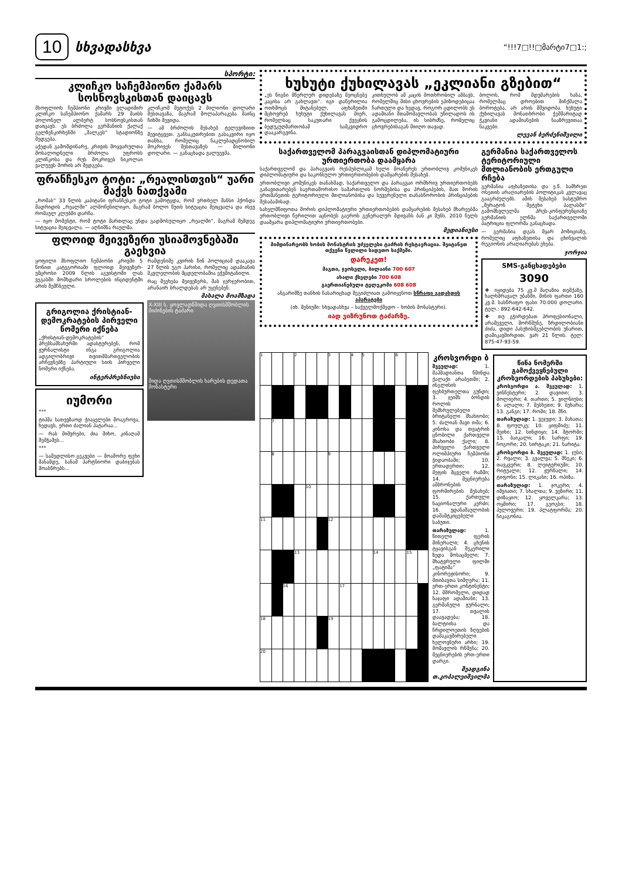10 სხვადასხვა
“!!!7□!!□მარტი7□1:;
სპორტი:
კლიჩკო საჩემპიონო ქამარს სოსნოვსკისთან დაიცავს
მსოფლიოს ჩემპიონი კრივში ვლადიმირ კლიჩკო საჩემპიონო ქამარს 29 მაისს პოლონელ ალბერტ სოსნოვსკისთან დაიცავს. ეს ბრძოლა გერმანიის ქალაქ გელზენკირხენში „შალკეს“ სტადიონზე შედგება.
აქედან გამომდინარე, კრივის მოყვარულთა მოსალოდნელი ბრძოლა უფროსს კლიჩკოსა და რუს მოკრივეს ნიკოლაი ვალუევს შორის არ შედგება.
კლიჩკომ მეტოქეს 2 მილიონი დოლარი შესთავაზა, მაგრამ მოლაპარაკება მაინც ჩიხში შევიდა.
— ამ ბრძოლის შესახებ ტელევიზიით შევიტყვეთ. განსაკუთრებით გასაკვირი იყო თანხა, რომელიც ნაკლებადცნობილ მოკრივეს შესთავაზეს — მილიონი დოლარი. — განაცხადა ვალუევმა.
ფრანჩესკო ტოტი: „რეალისთვის“ უარი მაქვს ნათქვამი
„რომას“ 33 წლის კაპიტანი ფრანჩესკო ტოტი გამოტყდა, რომ ერთხელ შანსი ჰქონდა მადრიდის „რეალში“ ალმოჩენილიყო, მაგრამ ბოლო წუთს სიტუაცია შეიცვალა და ისევ რომაულ კლუბში დარჩა.
— იყო მომენტი, რომ ტოტი მართლაც უნდა გადმოსულიყო „რეალში“, მაგრამ შემდეგ სიტუაცია შეიცვალა. — აღნიშნა რაულმა.
ფლოიდ მეივეზერი უსიამოვნებაში გაეხვია
ყოფილი მსოფლიო ჩემპიონი კრივში 5 წონით კატეგორიაში ფლოიდ მეივეზერ-უმცროსი 2009 წლის აგვისტოში ლას ვეგასში მომხდარი სროლების ინციდენტში არის შემჩნეული.
რამდენიმე კვირის წინ პოლიციამ დააკავა 27 წლის უგო ჰარისი, რომელიც ადამიანის მკვლელობის მცდელობაშია ეჭვმიტანილი.
რაც შეეხება მეივეზერს, მას ჯერჯერობით, არანაირ ბრალდებას არ უყენებენ.
მასალა მოამზადა
გრიგოლია ქრისტიან-დემოკრატების პირველი ნომერი იქნება
„ქრისტიან-დემოკრატების“ პრესსამსახურში ადასტურებენ, რომ ჟურნალისტი ინგა გრიგოლია ადგილობრივი თვითმმართველობის არჩევნებზე პარტიული სიის პირველი ნომერი იქნება.
ინტერპრესნიუსი
იუმორი
***
ტიპმა სათევზაოდ ჭიაყელები მოაგროვა, ხედავს, ერთი ძალიან პატარაა...
— რას მიშვრები, ძია მიხო, კინაღამ შემჭამეს...
***
— სამედლისო ცეკვები — მოაშორე ფეხი მანამდე, სანამ პარტნიორი დაბიჯებას მოასწრებს...
X-XIII ს. ყოვლადწმიდა ღვთისმშობლის მიძინების ტაძარი
მიდა ღვთისმშობლის ხარების დედათა მონასტერი
ხუხუტი ქუხილავას „ეკლიანი გზებით“
„ეს წიგნი მწერლურ დიდებაზე მეოცნებე კაცისა არ გახლავთ“. იგი დაწერილია ოთხმოცს მიტანებულ, აფხაზეთში მცხოვრებ ხუხუტი ქუხილავას მიერ, რომელსაც საკუთარი ქვეყნის ბედუკუღმართობამ სამკვიდრო დააკარგვინა.
კითხულობ ამ კაცის მოთხრობილ ამბავს, რომელშიც მისი ცხოვრების ეპიზოდებიცაა ჩართული და ხედავ, როგორ ცდილობს ეს ადამიანი შთამომავლობას უწილადოს ის გამოცდილება, ის სიბრძნე, რომელიც ცხოვრებისაგან მიიღო თავად.
ბოლოს, რომ მდუმარების ხანა, რომელმაც დროებით მიჩქმალა ბოროტება, არ არის მშვიდობა. ხუხუტი ქუხილავას მონათხრობი ჭეშმარიტად ჭკვიანი ადამიანების ნააზრევითაა ნაკვები.
ლევან ბერძენიშვილი
საქართველომ პარაგვაისთან დიპლომატიური ურთიერთობა დაამყარა
საქართველომ და პარაგვაის რესპუბლიკამ ხელი მოაწერეს ერთობლივ კომუნიკეს დიპლომატიური და საკონსულო ურთიერთობების დამყარების შესახებ.
ერთობლივი კომუნიკეს თანახმად, საქართველო და პარაგვაი ორმხრივ ურთიერთობებს განავითარებენ საერთაშორისო სამართლის ნორმებისა და პრინციპების, მათ შორის ერთმანეთის ტერიტორიული მთლიანობისა და სუვერენული თანასწორობის პრინციპების შესაბამისად.
სახელმწიფოთა შორის დიპლომატიური ურთიერთობების დამყარების შესახებ მხარეებმა ერთობლივი წერილით აცნობეს გაეროს გენერალურ მდივანს ბან კი მუნს. 2010 წელს დაამყარა დიპლომატიური ურთიერთობები.
მედიანიუსი
მიმდინარეობს ხობის მონასტრის უძველესი ტაძრის რესტავრაცია. შეიტანეთ თქვენი წვლილი სადვთო საქმეში.
დარეკეთ!
მაგთი, ჯეოსელი, ბილაინი 700 607
ახალი ქსელები 700 608
გაერთიანებული ტელეკომი 608 608
ანგარიშზე თანხის ჩასარიცხად შეგიძლიათ გამოიყენოთ სწრაფი გადახდის აპარატები
(იხ. მენიუში: სხვადასხვა – საქველმოქმედო – ხობის მონასტერი).
იად ვიზრუნოთ ტაძარზე.
გერმანია საქართველოს ტერიტორიული მთლიანობის ერთგული რჩება
გერმანია აფხაზეთისა და ე.წ. სამხრეთ ოსეთის არაღიარების პოლიტიკას კვლავაც გააგრძელებს. ამის შესახებ სასტუმრო „შერატონ მეტეხი პალასში“ გამომსვლელმა პრეს-კონფერენციაზე გერმანიის ელჩმა საქართველოში პატრიცია ფლორმა განაცხადა.
— გერმანია დგას მყარ პოზიციაზე, რომელიც აფხაზეთისა და ცხინვალის რეგიონის არაღიარებას ეხება.
ჯორჯია
SMS-განცხადებები
3090
❖ იყიდება 75 კვ.მ მაღაზია თემქაზე, ხალხმრავალ უბანში, მინის ფართი 160 კვ.მ. სასწრაფო ფასი 70.000 დოლარი. ტელ.: 892-642-642.
❖ თუ გჭირდებათ პროფესიონალი, არამეველი, მორწმუნე, ზრდილობიანი ძიძა, დიდი პასუხისმგებლობის უნარით, დამიკავშირდით. ვარ 21 წლის. ტელ: 875-47-93-59.
| 1 | | | 2 | | | 3 | | 4 | 5 | | | 6 | | |
| | 7 | | | | | | | | | | | | | |
| | 8 | | | | | 9 | | | | | | | | |
| | | | | 10 | | | | | | | | | | |
| 11 | | | | | | 12 | | | | | | | | |
| | | | 13 | | | | | | | 14 | | | 15 | |
| | | 16 | | | | | 17 | | | | | | | |
| 18 | | | | | | 19 | | | | | | | | |
| 20 | | | | | | | | | | | | | | |
კროსვორდი ბ
შვეულად: 1. მაჰმადიანთა წმინდა ქალაქი არაბეთში; 2. ინგლისის ფეხბურთელთა გუნდი; 3. ჯეიმს ბონდის როლის შემსრულებელი ბრიტანელი მსახიობი; 5. ძალიან შავი თმა; 6. კინოსა და თეატრის ცნობილი ქართველი მსახიობი ქალი; 8. პირველი ქართველი ოლიმპიური ჩემპიონი ჭიდაობაში; 10. ერთადერთი; 12. მეფის მცველი რაზმი; 14. მეცნიერება ამბრონების ფორმირების შესახებ; 15. ქართული ნაციონალური კერძი; 16. უდანაშაულობის დამამტკიცებელი საბუთი.
თარაზულად: 1. წითელი ფერის მინერალი; 4. ცხენის ტყავისგან შეკერილი ზედა მოსაცმელი; 7. მხატვრული ფილმი „ფატიმა“ კინორეჟისორი; 9. მთიბავთა სიმღერა; 11. ერთ-ერთი კონტინენტი; 12. მშრომელი, დიდად ნაჯაფი ადამიანი; 13. გერმანული ჟურნალი; 17. თვალის დაავადება; 18. ბალტიისა და ჩრდილოეთის ზღვების დამაკავშირებელი ხელოვნური არხი; 19. მომავლის რწმენა; 20. მეცნიერების ერთ-ერთი დარგი.
შეადგინა თ.კოპალეიშვილმა
წინა ნომერში გამოქვეყნებული კროსვორდების პასუხები:
კროსვორდი ა. შვეულად: 1. ვინჩესტერი; 2. დავითი; 3. მოლიერი; 4. თართი; 5. ვილნიუსი; 6. ალალი; 7. მესხეთი; 9. ბუხარა; 13. განგი; 17. რომი; 18. შჩი.
თარაზულად: 1. ვეჯუდი; 3. მახათა; 8. ფოულკე; 10. ყიფშიძე; 11. შეიხი; 12. სინდიყი; 14. შტორმი; 15. ბაიკალი; 16. სარფი; 19. ჩოგორი; 20. სირტაკი; 21. ნარიტა.
კროსვორდი ბ. შვეულად: 1. ჯუსი; 2. რვალი; 3. გვალვა; 5. შნეკი; 6. თავკვერი; 8. ლეიტერიუმი; 10. რიტუალი; 12. ჟურნალი; 14. ტიფონი; 15. ლიკანი; 16. ოპიზა.
თარაზულად: 1. ჯოკერი; 4. იშვიათი; 7. სხალთა; 9. ვეზირი; 11. დიზაყიო; 12. ყოველკარა; 13. ოყმირი; 17. გეოგსი; 18. პულოვერი; 19. პლატფორმა; 20. ჩიკაგონია.